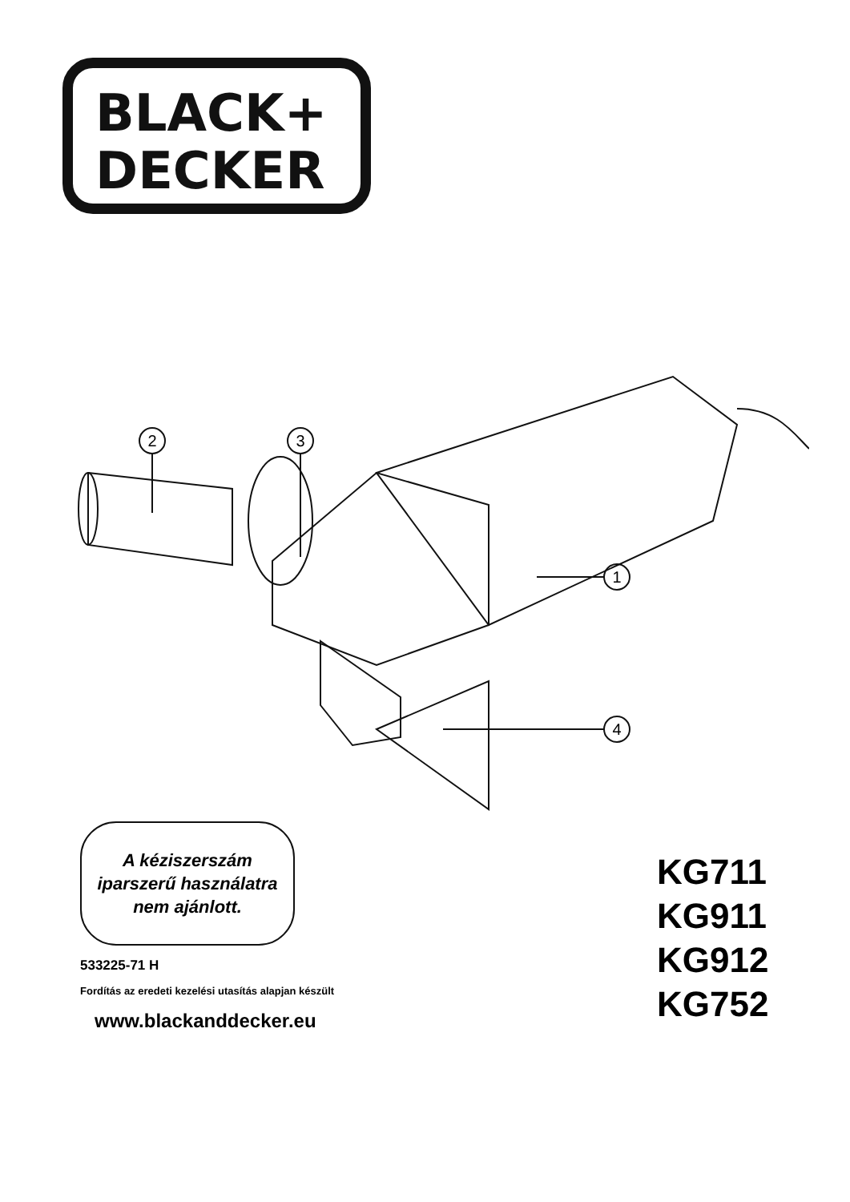BLACK+
DECKER
2
3
1
4
A kéziszerszám
iparszerű használatra
nem ajánlott.
533225-71 H
Fordítás az eredeti kezelési utasítás alapjan készült
www.blackanddecker.eu
KG711
KG911
KG912
KG752